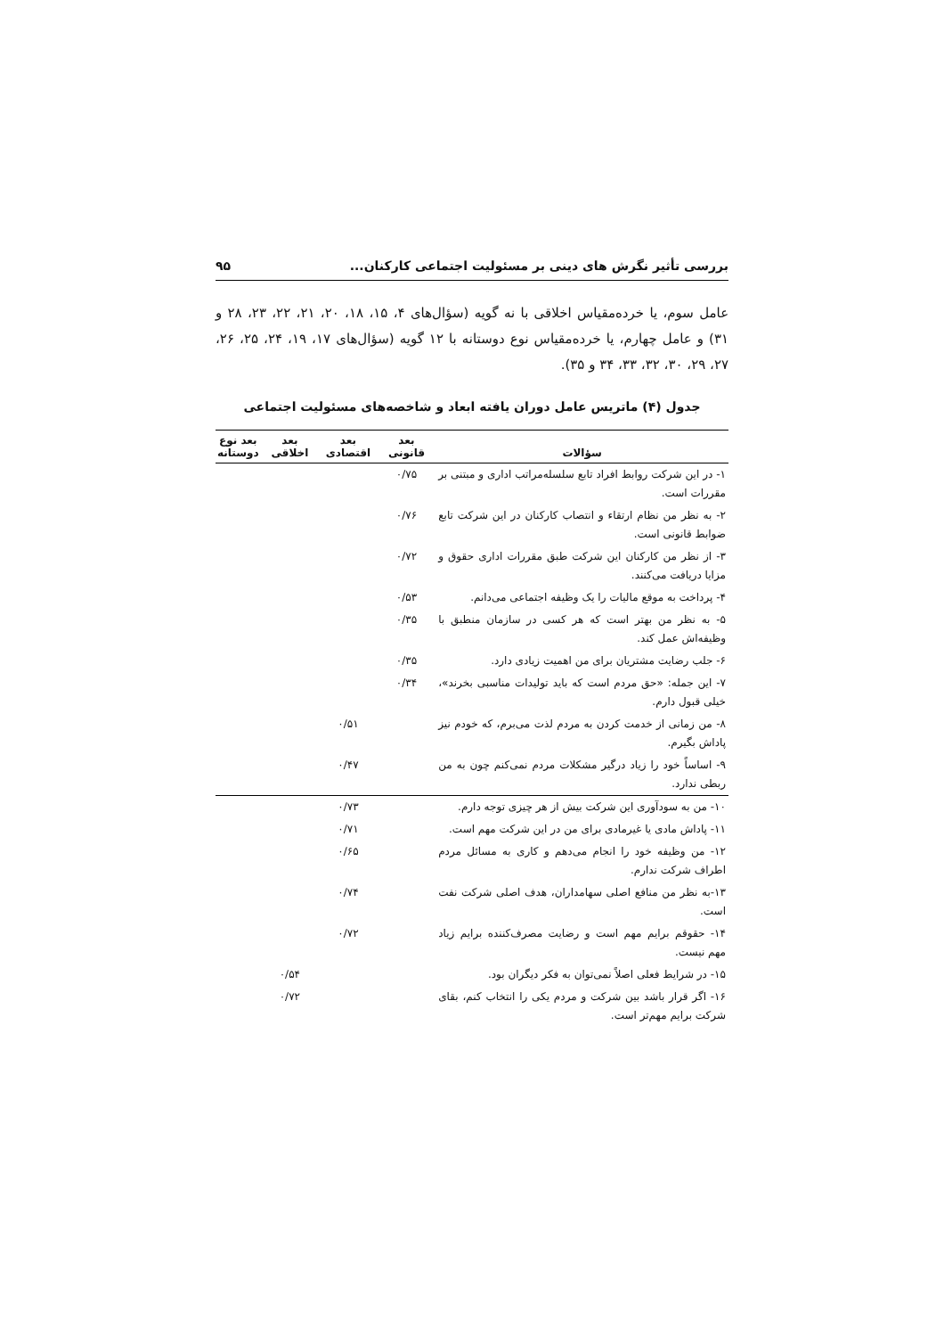بررسی تأثیر نگرش های دینی بر مسئولیت اجتماعی کارکنان... ۹۵
عامل سوم، یا خرده‌مقیاس اخلاقی با نه گویه (سؤال‌های ۴، ۱۵، ۱۸، ۲۰، ۲۱، ۲۲، ۲۳، ۲۸ و ۳۱) و عامل چهارم، یا خرده‌مقیاس نوع دوستانه با ۱۲ گویه (سؤال‌های ۱۷، ۱۹، ۲۴، ۲۵، ۲۶، ۲۷، ۲۹، ۳۰، ۳۲، ۳۳، ۳۴ و ۳۵).
جدول (۴) ماتریس عامل دوران یافته ابعاد و شاخصه‌های مسئولیت اجتماعی
| سؤالات | بعد قانونی | بعد اقتصادی | بعد اخلاقی | بعد نوع دوستانه |
| --- | --- | --- | --- | --- |
| ۱- در این شرکت روابط افراد تابع سلسله‌مراتب اداری و مبتنی بر مقررات است. | ۰/۷۵ | | | |
| ۲- به نظر من نظام ارتقاء و انتصاب کارکنان در این شرکت تابع ضوابط قانونی است. | ۰/۷۶ | | | |
| ۳- از نظر من کارکنان این شرکت طبق مقررات اداری حقوق و مزایا دریافت می‌کنند. | ۰/۷۲ | | | |
| ۴- پرداخت به موقع مالیات را یک وظیفه اجتماعی می‌دانم. | ۰/۵۳ | | | |
| ۵- به نظر من بهتر است که هر کسی در سازمان منطبق با وظیفه‌اش عمل کند. | ۰/۳۵ | | | |
| ۶- جلب رضایت مشتریان برای من اهمیت زیادی دارد. | ۰/۳۵ | | | |
| ۷- این جمله: «حق مردم است که باید تولیدات مناسبی بخرند»، خیلی قبول دارم. | ۰/۳۴ | | | |
| ۸- من زمانی از خدمت کردن به مردم لذت می‌برم، که خودم نیز پاداش بگیرم. | | ۰/۵۱ | | |
| ۹- اساساً خود را زیاد درگیر مشکلات مردم نمی‌کنم چون به من ربطی ندارد. | | ۰/۴۷ | | |
| ۱۰- من به سودآوری این شرکت بیش از هر چیزی توجه دارم. | | ۰/۷۳ | | |
| ۱۱- پاداش مادی یا غیرمادی برای من در این شرکت مهم است. | | ۰/۷۱ | | |
| ۱۲- من وظیفه خود را انجام می‌دهم و کاری به مسائل مردم اطراف شرکت ندارم. | | ۰/۶۵ | | |
| ۱۳-به نظر من منافع اصلی سهامداران، هدف اصلی شرکت نفت است. | | ۰/۷۴ | | |
| ۱۴- حقوقم برایم مهم است و رضایت مصرف‌کننده برایم زیاد مهم نیست. | | ۰/۷۲ | | |
| ۱۵- در شرایط فعلی اصلاً نمی‌توان به فکر دیگران بود. | | | ۰/۵۴ | |
| ۱۶- اگر قرار باشد بین شرکت و مردم یکی را انتخاب کنم، بقای شرکت برایم مهم‌تر است. | | | ۰/۷۲ | |